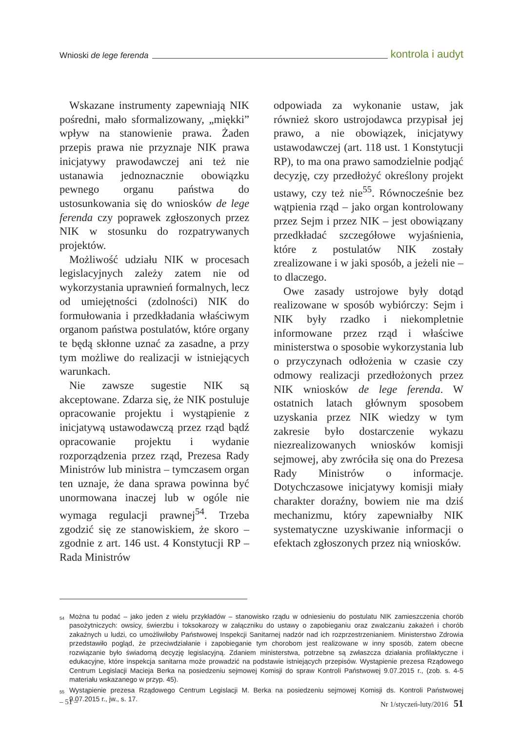Wnioski de lege ferenda kontrola i audyt
Wskazane instrumenty zapewniają NIK pośredni, mało sformalizowany, „miękki” wpływ na stanowienie prawa. Żaden przepis prawa nie przyznaje NIK prawa inicjatywy prawodawczej ani też nie ustanawia jednoznacznie obowiązku pewnego organu państwa do ustosunkowania się do wniosków de lege ferenda czy poprawek zgłoszonych przez NIK w stosunku do rozpatrywanych projektów.
Możliwość udziału NIK w procesach legislacyjnych zależy zatem nie od wykorzystania uprawnień formalnych, lecz od umiejętności (zdolności) NIK do formułowania i przedkładania właściwym organom państwa postulatów, które organy te będą skłonne uznać za zasadne, a przy tym możliwe do realizacji w istniejących warunkach.
Nie zawsze sugestie NIK są akceptowane. Zdarza się, że NIK postuluje opracowanie projektu i wystąpienie z inicjatywą ustawodawczą przez rząd bądź opracowanie projektu i wydanie rozporządzenia przez rząd, Prezesa Rady Ministrów lub ministra – tymczasem organ ten uznaje, że dana sprawa powinna być unormowana inaczej lub w ogóle nie wymaga regulacji prawnej<sup>54</sup>. Trzeba zgodzić się ze stanowiskiem, że skoro – zgodnie z art. 146 ust. 4 Konstytucji RP – Rada Ministrów
odpowiada za wykonanie ustaw, jak również skoro ustrojodawca przypisał jej prawo, a nie obowiązek, inicjatywy ustawodawczej (art. 118 ust. 1 Konstytucji RP), to ma ona prawo samodzielnie podjąć decyzję, czy przedłożyć określony projekt ustawy, czy też nie<sup>55</sup>. Równocześnie bez wątpienia rząd – jako organ kontrolowany przez Sejm i przez NIK – jest obowiązany przedkładać szczegółowe wyjaśnienia, które z postulatów NIK zostały zrealizowane i w jaki sposób, a jeżeli nie – to dlaczego.
Owe zasady ustrojowe były dotąd realizowane w sposób wybiórczy: Sejm i NIK były rzadko i niekompletnie informowane przez rząd i właściwe ministerstwa o sposobie wykorzystania lub o przyczynach odłożenia w czasie czy odmowy realizacji przedłożonych przez NIK wniosków de lege ferenda. W ostatnich latach głównym sposobem uzyskania przez NIK wiedzy w tym zakresie było dostarczenie wykazu niezrealizowanych wniosków komisji sejmowej, aby zwróciła się ona do Prezesa Rady Ministrów o informacje. Dotychczasowe inicjatywy komisji miały charakter doraźny, bowiem nie ma dziś mechanizmu, który zapewniałby NIK systematyczne uzyskiwanie informacji o efektach zgłoszonych przez nią wniosków.
<sup>54</sup> Można tu podać – jako jeden z wielu przykładów – stanowisko rządu w odniesieniu do postulatu NIK zamieszczenia chorób pasożytniczych: owsicy, świerzbu i toksokarozy w załączniku do ustawy o zapobieganiu oraz zwalczaniu zakażeń i chorób zakaźnych u ludzi, co umożliwiłoby Państwowej Inspekcji Sanitarnej nadzór nad ich rozprzestrzenianiem. Ministerstwo Zdrowia przedstawiło pogląd, że przeciwdziałanie i zapobieganie tym chorobom jest realizowane w inny sposób, zatem obecne rozwiązanie było świadomą decyzję legislacyjną. Zdaniem ministerstwa, potrzebne są zwłaszcza działania profilaktyczne i edukacyjne, które inspekcja sanitarna może prowadzić na podstawie istniejących przepisów. Wystąpienie prezesa Rządowego Centrum Legislacji Macieja Berka na posiedzeniu sejmowej Komisji do spraw Kontroli Państwowej 9.07.2015 r., (zob. s. 4-5 materiału wskazanego w przyp. 45).
<sup>55</sup> Wystąpienie prezesa Rządowego Centrum Legislacji M. Berka na posiedzeniu sejmowej Komisji ds. Kontroli Państwowej 9.07.2015 r., jw., s. 17.
– 51 – Nr 1/styczeń-luty/2016 51